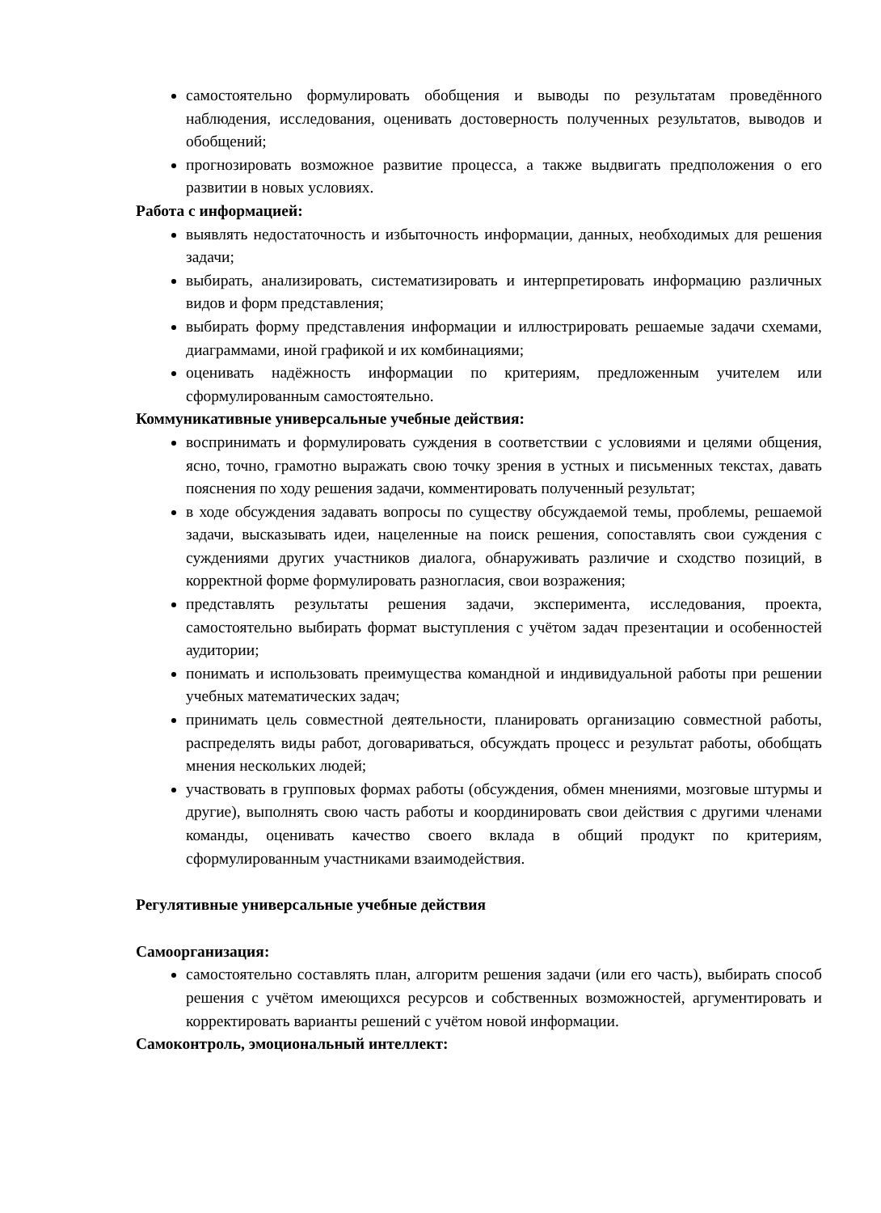самостоятельно формулировать обобщения и выводы по результатам проведённого наблюдения, исследования, оценивать достоверность полученных результатов, выводов и обобщений;
прогнозировать возможное развитие процесса, а также выдвигать предположения о его развитии в новых условиях.
Работа с информацией:
выявлять недостаточность и избыточность информации, данных, необходимых для решения задачи;
выбирать, анализировать, систематизировать и интерпретировать информацию различных видов и форм представления;
выбирать форму представления информации и иллюстрировать решаемые задачи схемами, диаграммами, иной графикой и их комбинациями;
оценивать надёжность информации по критериям, предложенным учителем или сформулированным самостоятельно.
Коммуникативные универсальные учебные действия:
воспринимать и формулировать суждения в соответствии с условиями и целями общения, ясно, точно, грамотно выражать свою точку зрения в устных и письменных текстах, давать пояснения по ходу решения задачи, комментировать полученный результат;
в ходе обсуждения задавать вопросы по существу обсуждаемой темы, проблемы, решаемой задачи, высказывать идеи, нацеленные на поиск решения, сопоставлять свои суждения с суждениями других участников диалога, обнаруживать различие и сходство позиций, в корректной форме формулировать разногласия, свои возражения;
представлять результаты решения задачи, эксперимента, исследования, проекта, самостоятельно выбирать формат выступления с учётом задач презентации и особенностей аудитории;
понимать и использовать преимущества командной и индивидуальной работы при решении учебных математических задач;
принимать цель совместной деятельности, планировать организацию совместной работы, распределять виды работ, договариваться, обсуждать процесс и результат работы, обобщать мнения нескольких людей;
участвовать в групповых формах работы (обсуждения, обмен мнениями, мозговые штурмы и другие), выполнять свою часть работы и координировать свои действия с другими членами команды, оценивать качество своего вклада в общий продукт по критериям, сформулированным участниками взаимодействия.
Регулятивные универсальные учебные действия
Самоорганизация:
самостоятельно составлять план, алгоритм решения задачи (или его часть), выбирать способ решения с учётом имеющихся ресурсов и собственных возможностей, аргументировать и корректировать варианты решений с учётом новой информации.
Самоконтроль, эмоциональный интеллект: